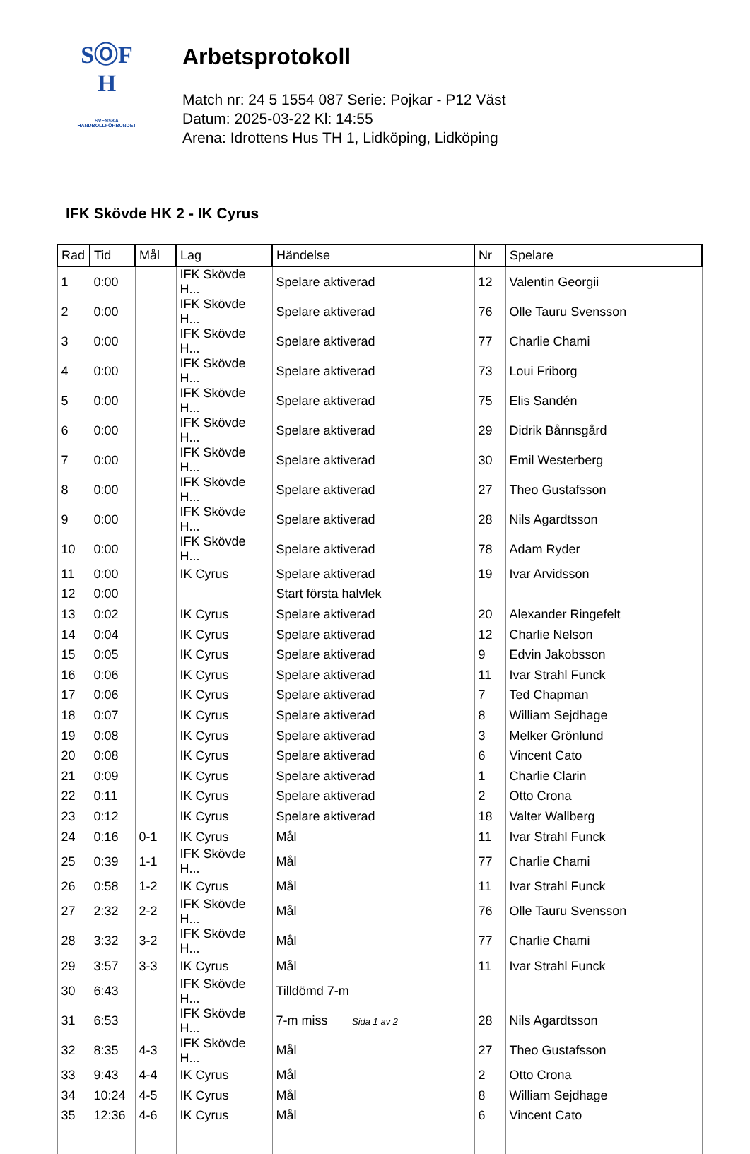SⓄF
H
SVENSKA
HANDBOLLFÖRBUNDET
Arbetsprotokoll
Match nr: 24 5 1554 087 Serie: Pojkar - P12 Väst
Datum: 2025-03-22 Kl: 14:55
Arena: Idrottens Hus TH 1, Lidköping, Lidköping
IFK Skövde HK 2 - IK Cyrus
| Rad | Tid | Mål | Lag | Händelse | Nr | Spelare |
| --- | --- | --- | --- | --- | --- | --- |
| 1 | 0:00 | | IFK Skövde H... | Spelare aktiverad | 12 | Valentin Georgii |
| 2 | 0:00 | | IFK Skövde H... | Spelare aktiverad | 76 | Olle Tauru Svensson |
| 3 | 0:00 | | IFK Skövde H... | Spelare aktiverad | 77 | Charlie Chami |
| 4 | 0:00 | | IFK Skövde H... | Spelare aktiverad | 73 | Loui Friborg |
| 5 | 0:00 | | IFK Skövde H... | Spelare aktiverad | 75 | Elis Sandén |
| 6 | 0:00 | | IFK Skövde H... | Spelare aktiverad | 29 | Didrik Bånnsgård |
| 7 | 0:00 | | IFK Skövde H... | Spelare aktiverad | 30 | Emil Westerberg |
| 8 | 0:00 | | IFK Skövde H... | Spelare aktiverad | 27 | Theo Gustafsson |
| 9 | 0:00 | | IFK Skövde H... | Spelare aktiverad | 28 | Nils Agardtsson |
| 10 | 0:00 | | IFK Skövde H... | Spelare aktiverad | 78 | Adam Ryder |
| 11 | 0:00 | | IK Cyrus | Spelare aktiverad | 19 | Ivar Arvidsson |
| 12 | 0:00 | | | Start första halvlek | | |
| 13 | 0:02 | | IK Cyrus | Spelare aktiverad | 20 | Alexander Ringefelt |
| 14 | 0:04 | | IK Cyrus | Spelare aktiverad | 12 | Charlie Nelson |
| 15 | 0:05 | | IK Cyrus | Spelare aktiverad | 9 | Edvin Jakobsson |
| 16 | 0:06 | | IK Cyrus | Spelare aktiverad | 11 | Ivar Strahl Funck |
| 17 | 0:06 | | IK Cyrus | Spelare aktiverad | 7 | Ted Chapman |
| 18 | 0:07 | | IK Cyrus | Spelare aktiverad | 8 | William Sejdhage |
| 19 | 0:08 | | IK Cyrus | Spelare aktiverad | 3 | Melker Grönlund |
| 20 | 0:08 | | IK Cyrus | Spelare aktiverad | 6 | Vincent Cato |
| 21 | 0:09 | | IK Cyrus | Spelare aktiverad | 1 | Charlie Clarin |
| 22 | 0:11 | | IK Cyrus | Spelare aktiverad | 2 | Otto Crona |
| 23 | 0:12 | | IK Cyrus | Spelare aktiverad | 18 | Valter Wallberg |
| 24 | 0:16 | 0-1 | IK Cyrus | Mål | 11 | Ivar Strahl Funck |
| 25 | 0:39 | 1-1 | IFK Skövde H... | Mål | 77 | Charlie Chami |
| 26 | 0:58 | 1-2 | IK Cyrus | Mål | 11 | Ivar Strahl Funck |
| 27 | 2:32 | 2-2 | IFK Skövde H... | Mål | 76 | Olle Tauru Svensson |
| 28 | 3:32 | 3-2 | IFK Skövde H... | Mål | 77 | Charlie Chami |
| 29 | 3:57 | 3-3 | IK Cyrus | Mål | 11 | Ivar Strahl Funck |
| 30 | 6:43 | | IFK Skövde H... | Tilldömd 7-m | | |
| 31 | 6:53 | | IFK Skövde H... | 7-m miss | 28 | Nils Agardtsson |
| 32 | 8:35 | 4-3 | IFK Skövde H... | Mål | 27 | Theo Gustafsson |
| 33 | 9:43 | 4-4 | IK Cyrus | Mål | 2 | Otto Crona |
| 34 | 10:24 | 4-5 | IK Cyrus | Mål | 8 | William Sejdhage |
| 35 | 12:36 | 4-6 | IK Cyrus | Mål | 6 | Vincent Cato |
Sida 1 av 2